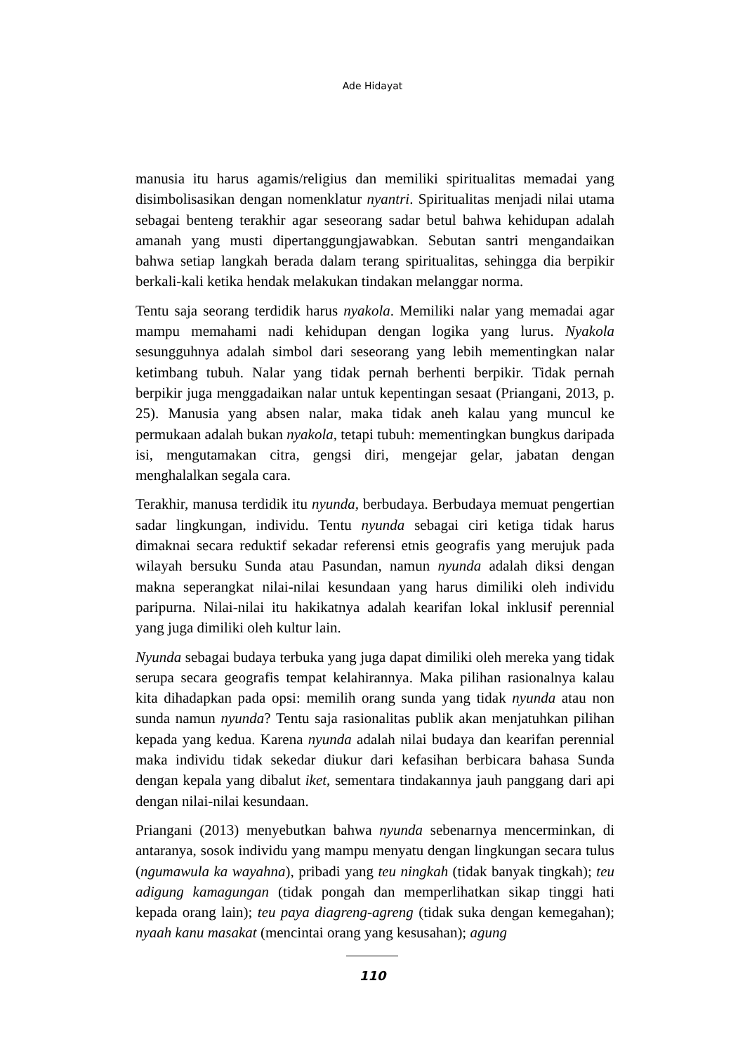Ade Hidayat
manusia itu harus agamis/religius dan memiliki spiritualitas memadai yang disimbolisasikan dengan nomenklatur nyantri. Spiritualitas menjadi nilai utama sebagai benteng terakhir agar seseorang sadar betul bahwa kehidupan adalah amanah yang musti dipertanggungjawabkan. Sebutan santri mengandaikan bahwa setiap langkah berada dalam terang spiritualitas, sehingga dia berpikir berkali-kali ketika hendak melakukan tindakan melanggar norma.
Tentu saja seorang terdidik harus nyakola. Memiliki nalar yang memadai agar mampu memahami nadi kehidupan dengan logika yang lurus. Nyakola sesungguhnya adalah simbol dari seseorang yang lebih mementingkan nalar ketimbang tubuh. Nalar yang tidak pernah berhenti berpikir. Tidak pernah berpikir juga menggadaikan nalar untuk kepentingan sesaat (Priangani, 2013, p. 25). Manusia yang absen nalar, maka tidak aneh kalau yang muncul ke permukaan adalah bukan nyakola, tetapi tubuh: mementingkan bungkus daripada isi, mengutamakan citra, gengsi diri, mengejar gelar, jabatan dengan menghalalkan segala cara.
Terakhir, manusa terdidik itu nyunda, berbudaya. Berbudaya memuat pengertian sadar lingkungan, individu. Tentu nyunda sebagai ciri ketiga tidak harus dimaknai secara reduktif sekadar referensi etnis geografis yang merujuk pada wilayah bersuku Sunda atau Pasundan, namun nyunda adalah diksi dengan makna seperangkat nilai-nilai kesundaan yang harus dimiliki oleh individu paripurna. Nilai-nilai itu hakikatnya adalah kearifan lokal inklusif perennial yang juga dimiliki oleh kultur lain.
Nyunda sebagai budaya terbuka yang juga dapat dimiliki oleh mereka yang tidak serupa secara geografis tempat kelahirannya. Maka pilihan rasionalnya kalau kita dihadapkan pada opsi: memilih orang sunda yang tidak nyunda atau non sunda namun nyunda? Tentu saja rasionalitas publik akan menjatuhkan pilihan kepada yang kedua. Karena nyunda adalah nilai budaya dan kearifan perennial maka individu tidak sekedar diukur dari kefasihan berbicara bahasa Sunda dengan kepala yang dibalut iket, sementara tindakannya jauh panggang dari api dengan nilai-nilai kesundaan.
Priangani (2013) menyebutkan bahwa nyunda sebenarnya mencerminkan, di antaranya, sosok individu yang mampu menyatu dengan lingkungan secara tulus (ngumawula ka wayahna), pribadi yang teu ningkah (tidak banyak tingkah); teu adigung kamagungan (tidak pongah dan memperlihatkan sikap tinggi hati kepada orang lain); teu paya diagreng-agreng (tidak suka dengan kemegahan); nyaah kanu masakat (mencintai orang yang kesusahan); agung
110